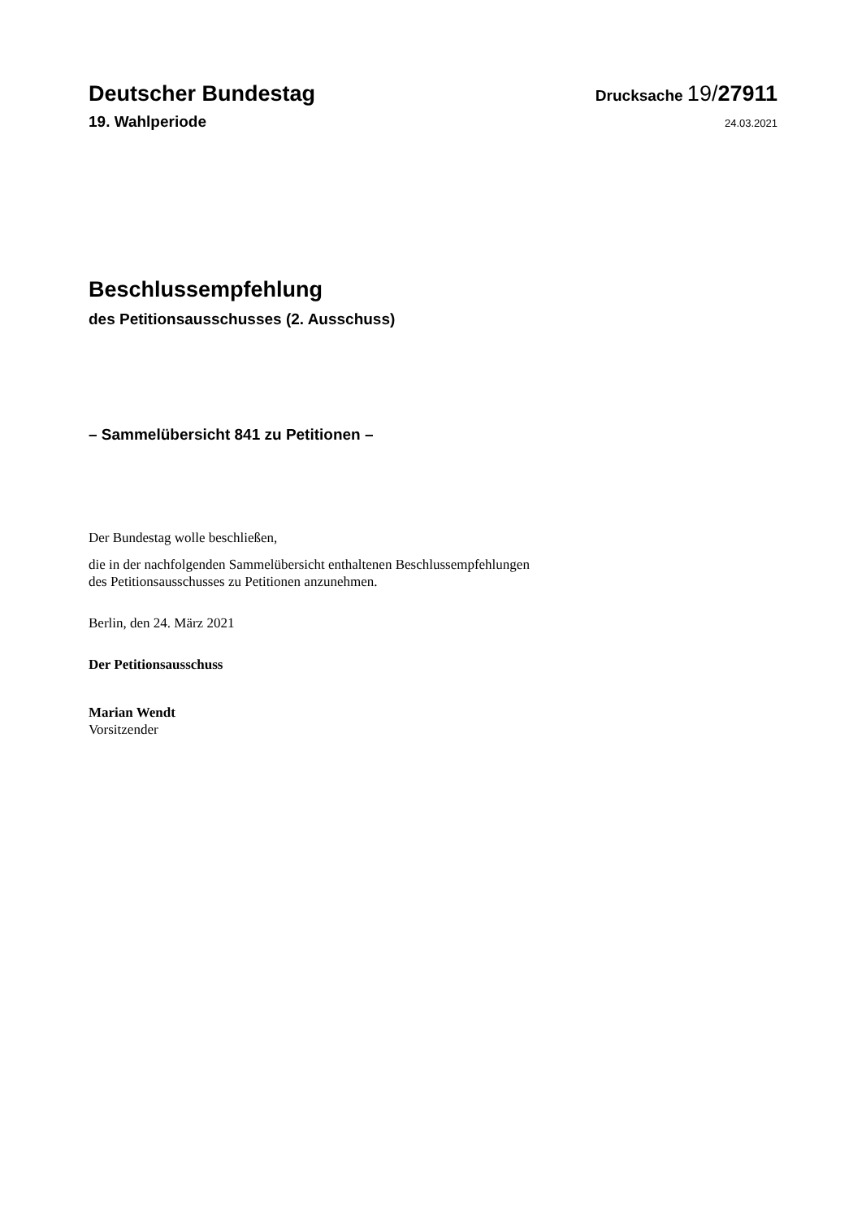Deutscher Bundestag
Drucksache 19/27911
19. Wahlperiode
24.03.2021
Beschlussempfehlung
des Petitionsausschusses (2. Ausschuss)
– Sammelübersicht 841 zu Petitionen –
Der Bundestag wolle beschließen,
die in der nachfolgenden Sammelübersicht enthaltenen Beschlussempfehlungen
des Petitionsausschusses zu Petitionen anzunehmen.
Berlin, den 24. März 2021
Der Petitionsausschuss
Marian Wendt
Vorsitzender